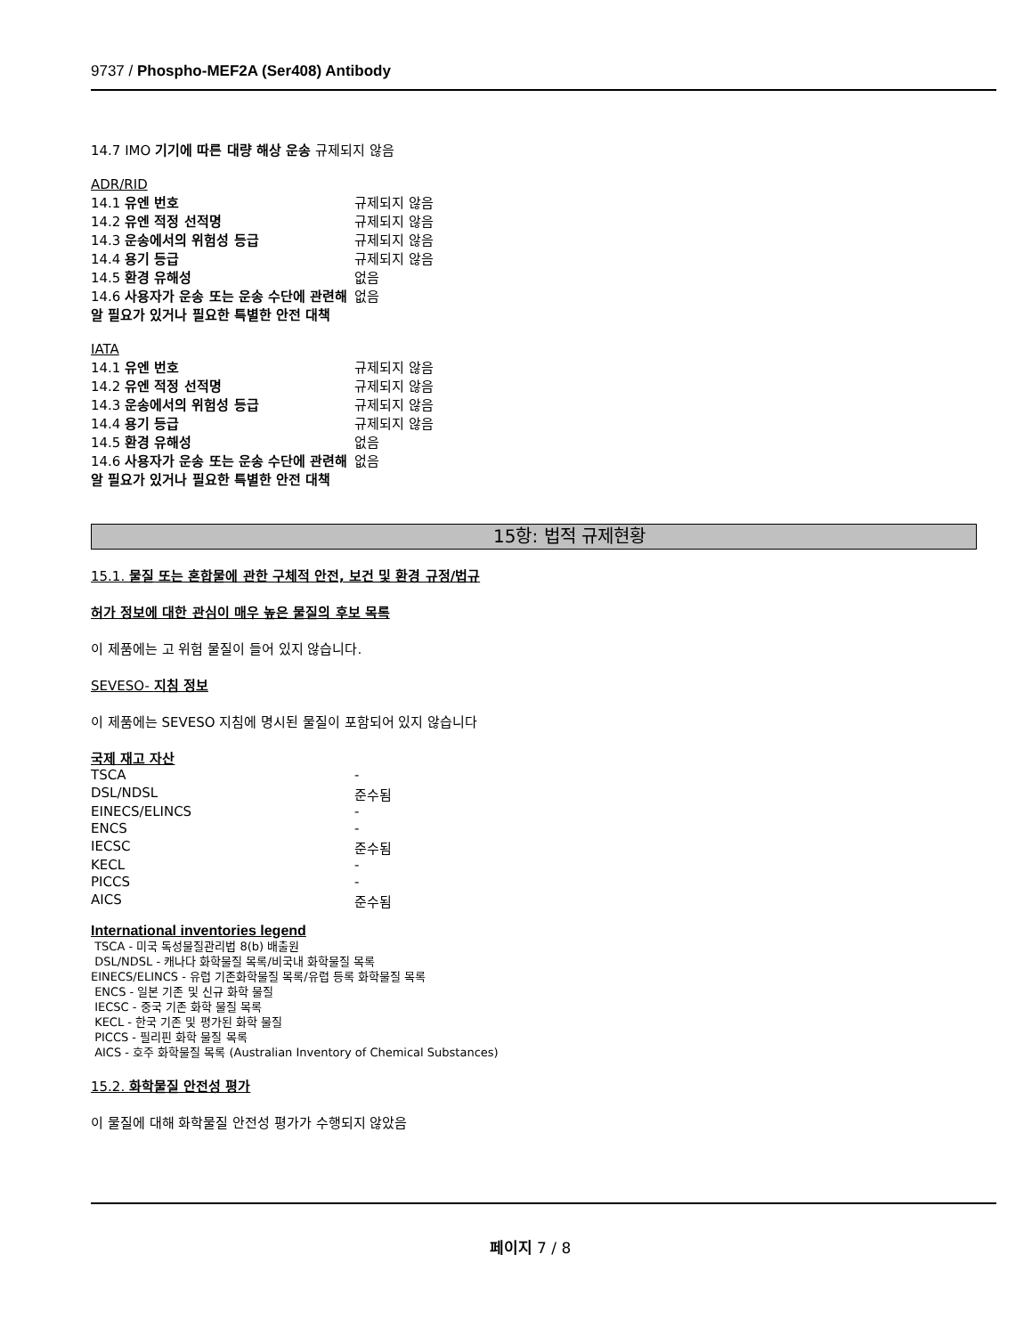9737 / Phospho-MEF2A (Ser408) Antibody
14.7 IMO 기기에 따른 대량 해상 운송 규제되지 않음
ADR/RID
| 14.1 유엔 번호 | 규제되지 않음 |
| 14.2 유엔 적정 선적명 | 규제되지 않음 |
| 14.3 운송에서의 위험성 등급 | 규제되지 않음 |
| 14.4 용기 등급 | 규제되지 않음 |
| 14.5 환경 유해성 | 없음 |
| 14.6 사용자가 운송 또는 운송 수단에 관련해 알 필요가 있거나 필요한 특별한 안전 대책 | 없음 |
IATA
| 14.1 유엔 번호 | 규제되지 않음 |
| 14.2 유엔 적정 선적명 | 규제되지 않음 |
| 14.3 운송에서의 위험성 등급 | 규제되지 않음 |
| 14.4 용기 등급 | 규제되지 않음 |
| 14.5 환경 유해성 | 없음 |
| 14.6 사용자가 운송 또는 운송 수단에 관련해 알 필요가 있거나 필요한 특별한 안전 대책 | 없음 |
15항: 법적 규제현황
15.1. 물질 또는 혼합물에 관한 구체적 안전, 보건 및 환경 규정/법규
허가 정보에 대한 관심이 매우 높은 물질의 후보 목록
이 제품에는 고 위험 물질이 들어 있지 않습니다.
SEVESO- 지침 정보
이 제품에는 SEVESO 지침에 명시된 물질이 포함되어 있지 않습니다
국제 재고 자산
| TSCA | - |
| DSL/NDSL | 준수됨 |
| EINECS/ELINCS | - |
| ENCS | - |
| IECSC | 준수됨 |
| KECL | - |
| PICCS | - |
| AICS | 준수됨 |
International inventories legend
TSCA - 미국 독성물질관리법 8(b) 배출원
DSL/NDSL - 캐나다 화학물질 목록/비국내 화학물질 목록
EINECS/ELINCS - 유럽 기존화학물질 목록/유럽 등록 화학물질 목록
ENCS - 일본 기존 및 신규 화학 물질
IECSC - 중국 기존 화학 물질 목록
KECL - 한국 기존 및 평가된 화학 물질
PICCS - 필리핀 화학 물질 목록
AICS - 호주 화학물질 목록 (Australian Inventory of Chemical Substances)
15.2. 화학물질 안전성 평가
이 물질에 대해 화학물질 안전성 평가가 수행되지 않았음
페이지 7 / 8